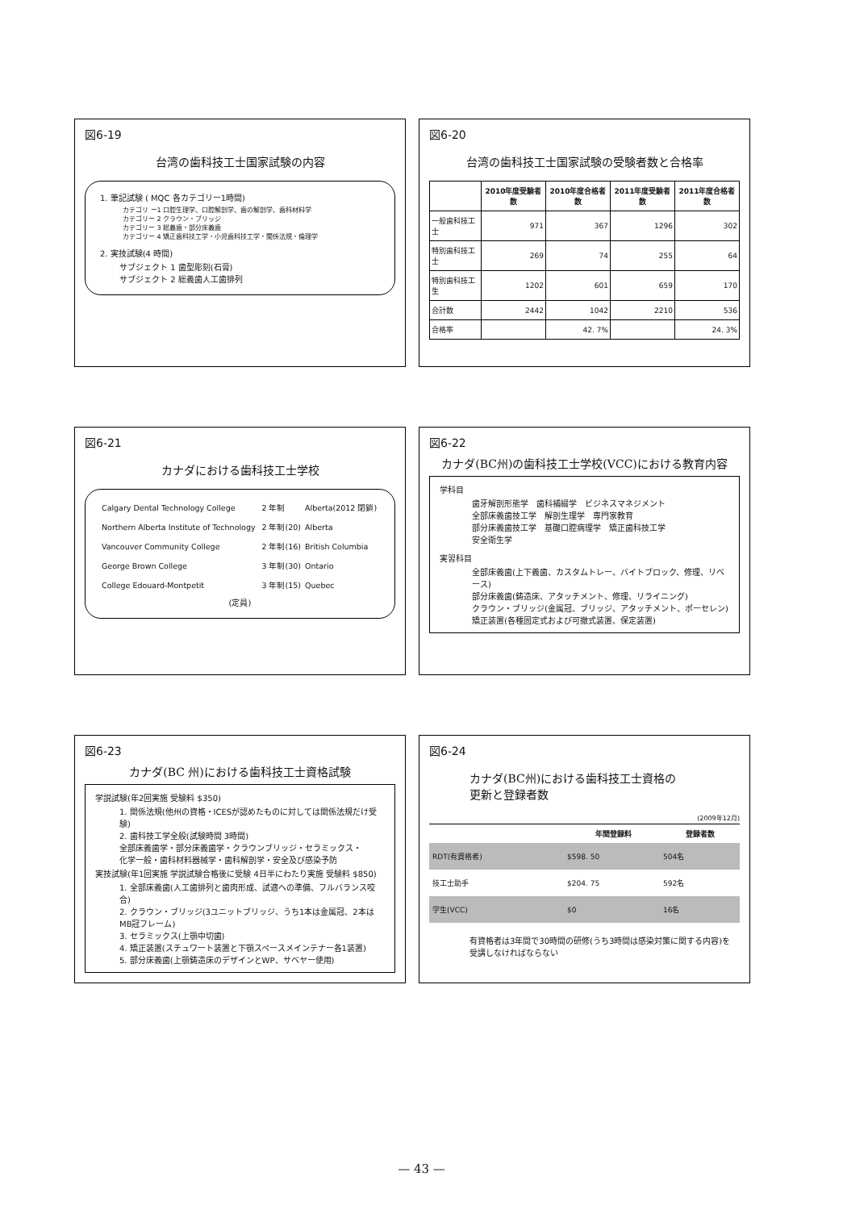図6-19
台湾の歯科技工士国家試験の内容
1. 筆記試験 ( MQC 各カテゴリー1時間)
カテゴリ ー1 口腔生理学、口腔解剖学、歯の解剖学、歯科材料学
カテゴリー 2 クラウン・ブリッジ
カテゴリー 3 総義歯・部分床義歯
カテゴリー 4 矯正歯科技工学・小児歯科技工学・関係法規・倫理学
2. 実技試験(4 時間)
サブジェクト 1 歯型彫刻(石膏)
サブジェクト 2 総義歯人工歯排列
図6-20
台湾の歯科技工士国家試験の受験者数と合格率
| | 2010年度受験者数 | 2010年度合格者数 | 2011年度受験者数 | 2011年度合格者数 |
| --- | --- | --- | --- | --- |
| 一般歯科技工士 | 971 | 367 | 1296 | 302 |
| 特別歯科技工士 | 269 | 74 | 255 | 64 |
| 特別歯科技工生 | 1202 | 601 | 659 | 170 |
| 合計数 | 2442 | 1042 | 2210 | 536 |
| 合格率 | | 42. 7% | | 24. 3% |
図6-21
カナダにおける歯科技工士学校
| Calgary Dental Technology College | 2 年制 | Alberta(2012 閉鎖) |
| Northern Alberta Institute of Technology | 2 年制(20) | Alberta |
| Vancouver Community College | 2 年制(16) | British Columbia |
| George Brown College | 3 年制(30) | Ontario |
| College Edouard-Montpetit | 3 年制(15) | Quebec |
(定員)
図6-22
カナダ(BC州)の歯科技工士学校(VCC)における教育内容
学科目
歯牙解剖形態学　歯科補綴学　ビジネスマネジメント
全部床義歯技工学　解剖生理学　専門家教育
部分床義歯技工学　基礎口腔病理学　矯正歯科技工学
安全衛生学
実習科目
全部床義歯(上下義歯、カスタムトレー、バイトブロック、修理、リベース)
部分床義歯(鋳造床、アタッチメント、修理、リライニング)
クラウン・ブリッジ(金属冠、ブリッジ、アタッチメント、ポーセレン)
矯正装置(各種固定式および可撤式装置、保定装置)
図6-23
カナダ(BC 州)における歯科技工士資格試験
学説試験(年2回実施 受験料 $350)
1. 関係法規(他州の資格・ICESが認めたものに対しては関係法規だけ受験)
2. 歯科技工学全般(試験時間 3時間)
全部床義歯学・部分床義歯学・クラウンブリッジ・セラミックス・
化学一般・歯科材料器械学・歯科解剖学・安全及び感染予防
実技試験(年1回実施 学説試験合格後に受験 4日半にわたり実施 受験料 $850)
1. 全部床義歯(人工歯排列と歯肉形成、試適への準備、フルバランス咬合)
2. クラウン・ブリッジ(3ユニットブリッジ、うち1本は金属冠、2本はMB冠フレーム)
3. セラミックス(上顎中切歯)
4. 矯正装置(スチュワート装置と下顎スペースメインテナー各1装置)
5. 部分床義歯(上顎鋳造床のデザインとWP、サベヤー使用)
図6-24
カナダ(BC州)における歯科技工士資格の
更新と登録者数
(2009年12月)
| | 年間登録料 | 登録者数 |
| --- | --- | --- |
| RDT(有資格者) | $598. 50 | 504名 |
| 技工士助手 | $204. 75 | 592名 |
| 学生(VCC) | $0 | 16名 |
有資格者は3年間で30時間の研修(うち3時間は感染対策に関する内容)を
受講しなければならない
— 43 —